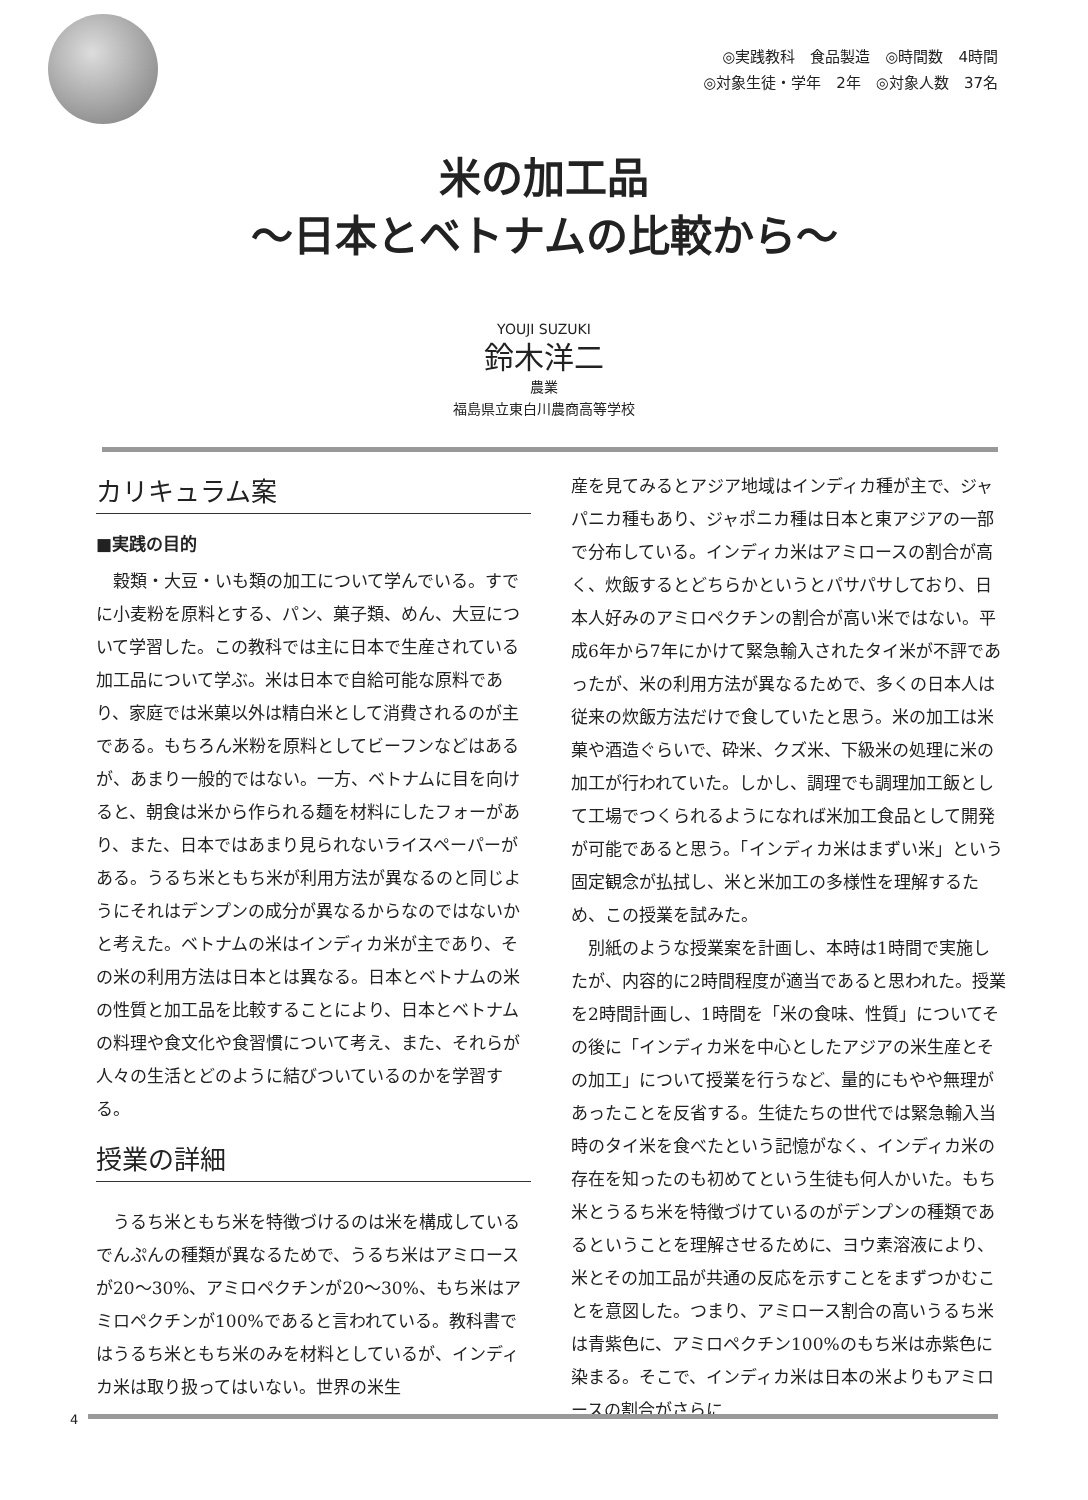◎実践教科　食品製造　◎時間数　4時間
◎対象生徒・学年　2年　◎対象人数　37名
米の加工品
～日本とベトナムの比較から～
YOUJI SUZUKI
鈴木洋二
農業
福島県立東白川農商高等学校
カリキュラム案
■実践の目的
穀類・大豆・いも類の加工について学んでいる。すでに小麦粉を原料とする、パン、菓子類、めん、大豆について学習した。この教科では主に日本で生産されている加工品について学ぶ。米は日本で自給可能な原料であり、家庭では米菓以外は精白米として消費されるのが主である。もちろん米粉を原料としてビーフンなどはあるが、あまり一般的ではない。一方、ベトナムに目を向けると、朝食は米から作られる麺を材料にしたフォーがあり、また、日本ではあまり見られないライスペーパーがある。うるち米ともち米が利用方法が異なるのと同じようにそれはデンプンの成分が異なるからなのではないかと考えた。ベトナムの米はインディカ米が主であり、その米の利用方法は日本とは異なる。日本とベトナムの米の性質と加工品を比較することにより、日本とベトナムの料理や食文化や食習慣について考え、また、それらが人々の生活とどのように結びついているのかを学習する。
授業の詳細
うるち米ともち米を特徴づけるのは米を構成しているでんぷんの種類が異なるためで、うるち米はアミロースが20～30%、アミロペクチンが20～30%、もち米はアミロペクチンが100%であると言われている。教科書ではうるち米ともち米のみを材料としているが、インディカ米は取り扱ってはいない。世界の米生
産を見てみるとアジア地域はインディカ種が主で、ジャパニカ種もあり、ジャポニカ種は日本と東アジアの一部で分布している。インディカ米はアミロースの割合が高く、炊飯するとどちらかというとパサパサしており、日本人好みのアミロペクチンの割合が高い米ではない。平成6年から7年にかけて緊急輸入されたタイ米が不評であったが、米の利用方法が異なるためで、多くの日本人は従来の炊飯方法だけで食していたと思う。米の加工は米菓や酒造ぐらいで、砕米、クズ米、下級米の処理に米の加工が行われていた。しかし、調理でも調理加工飯として工場でつくられるようになれば米加工食品として開発が可能であると思う。「インディカ米はまずい米」という固定観念が払拭し、米と米加工の多様性を理解するため、この授業を試みた。
別紙のような授業案を計画し、本時は1時間で実施したが、内容的に2時間程度が適当であると思われた。授業を2時間計画し、1時間を「米の食味、性質」についてその後に「インディカ米を中心としたアジアの米生産とその加工」について授業を行うなど、量的にもやや無理があったことを反省する。生徒たちの世代では緊急輸入当時のタイ米を食べたという記憶がなく、インディカ米の存在を知ったのも初めてという生徒も何人かいた。もち米とうるち米を特徴づけているのがデンプンの種類であるということを理解させるために、ヨウ素溶液により、米とその加工品が共通の反応を示すことをまずつかむことを意図した。つまり、アミロース割合の高いうるち米は青紫色に、アミロペクチン100%のもち米は赤紫色に染まる。そこで、インディカ米は日本の米よりもアミロースの割合がさらに
4